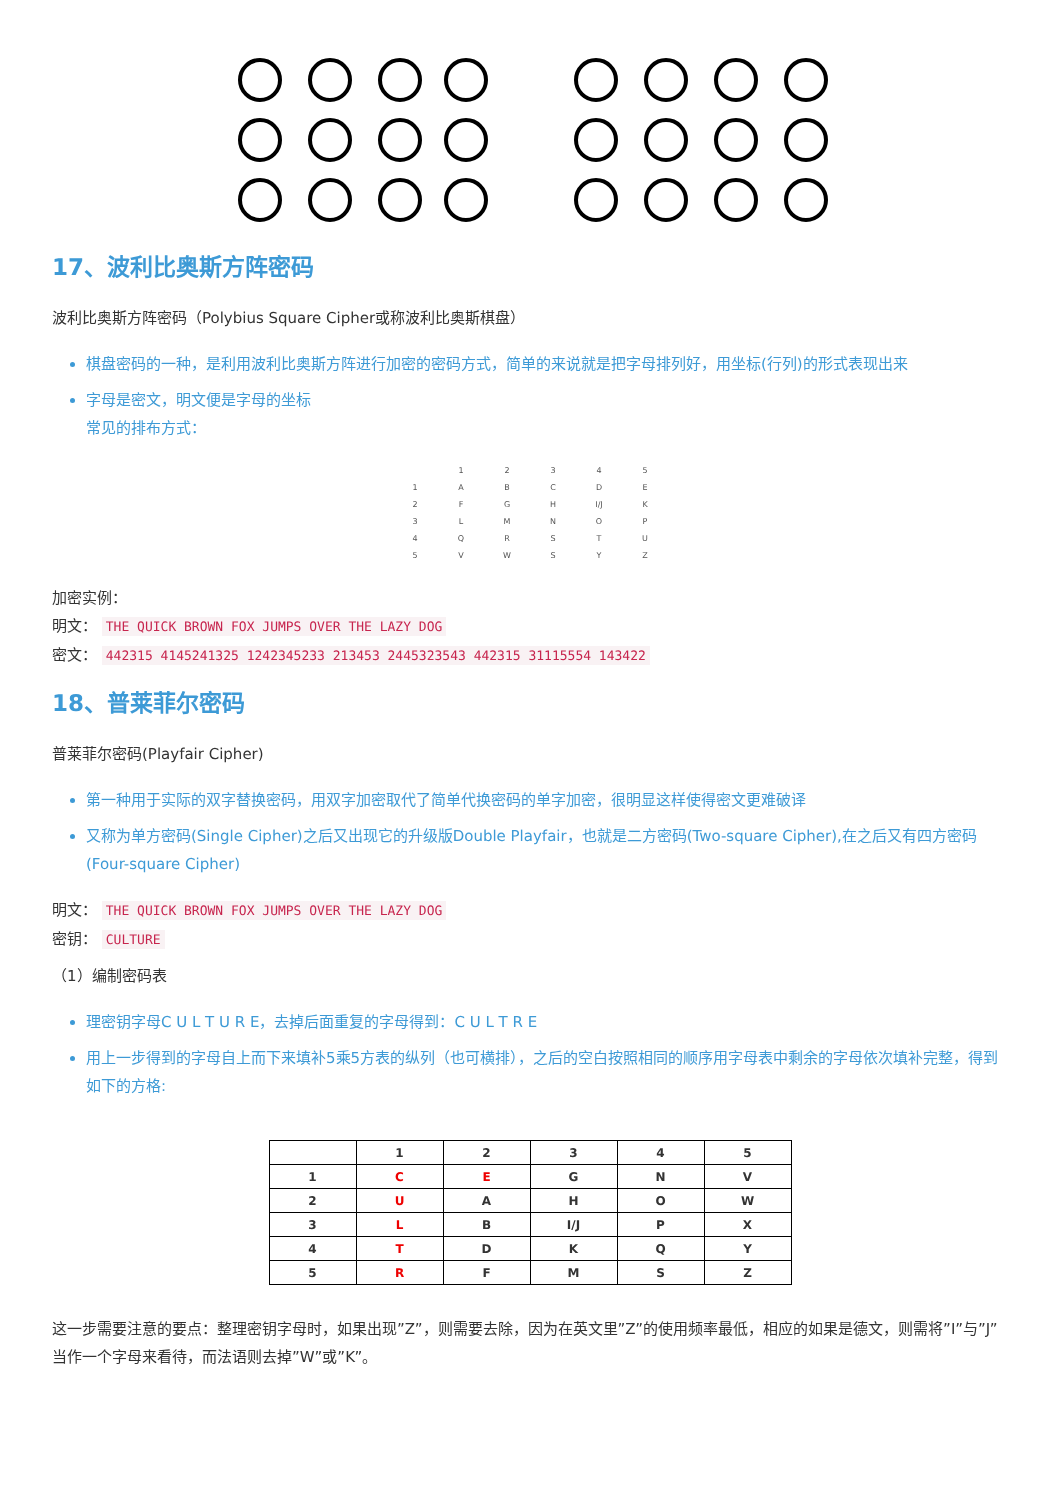17、波利比奥斯方阵密码
波利比奥斯方阵密码（Polybius Square Cipher或称波利比奥斯棋盘）
棋盘密码的一种，是利用波利比奥斯方阵进行加密的密码方式，简单的来说就是把字母排列好，用坐标(行列)的形式表现出来
字母是密文，明文便是字母的坐标
常见的排布方式：
| | 1 | 2 | 3 | 4 | 5 |
| 1 | A | B | C | D | E |
| 2 | F | G | H | I/J | K |
| 3 | L | M | N | O | P |
| 4 | Q | R | S | T | U |
| 5 | V | W | S | Y | Z |
加密实例：
明文： THE QUICK BROWN FOX JUMPS OVER THE LAZY DOG
密文： 442315 4145241325 1242345233 213453 2445323543 442315 31115554 143422
18、普莱菲尔密码
普莱菲尔密码(Playfair Cipher)
第一种用于实际的双字替换密码，用双字加密取代了简单代换密码的单字加密，很明显这样使得密文更难破译
又称为单方密码(Single Cipher)之后又出现它的升级版Double Playfair，也就是二方密码(Two-square Cipher),在之后又有四方密码(Four-square Cipher)
明文： THE QUICK BROWN FOX JUMPS OVER THE LAZY DOG
密钥： CULTURE
（1）编制密码表
理密钥字母C U L T U R E，去掉后面重复的字母得到：C U L T R E
用上一步得到的字母自上而下来填补5乘5方表的纵列（也可横排），之后的空白按照相同的顺序用字母表中剩余的字母依次填补完整，得到如下的方格:
| | 1 | 2 | 3 | 4 | 5 |
| 1 | C | E | G | N | V |
| 2 | U | A | H | O | W |
| 3 | L | B | I/J | P | X |
| 4 | T | D | K | Q | Y |
| 5 | R | F | M | S | Z |
这一步需要注意的要点：整理密钥字母时，如果出现”Z”，则需要去除，因为在英文里”Z”的使用频率最低，相应的如果是德文，则需将”I”与”J”当作一个字母来看待，而法语则去掉”W”或”K”。